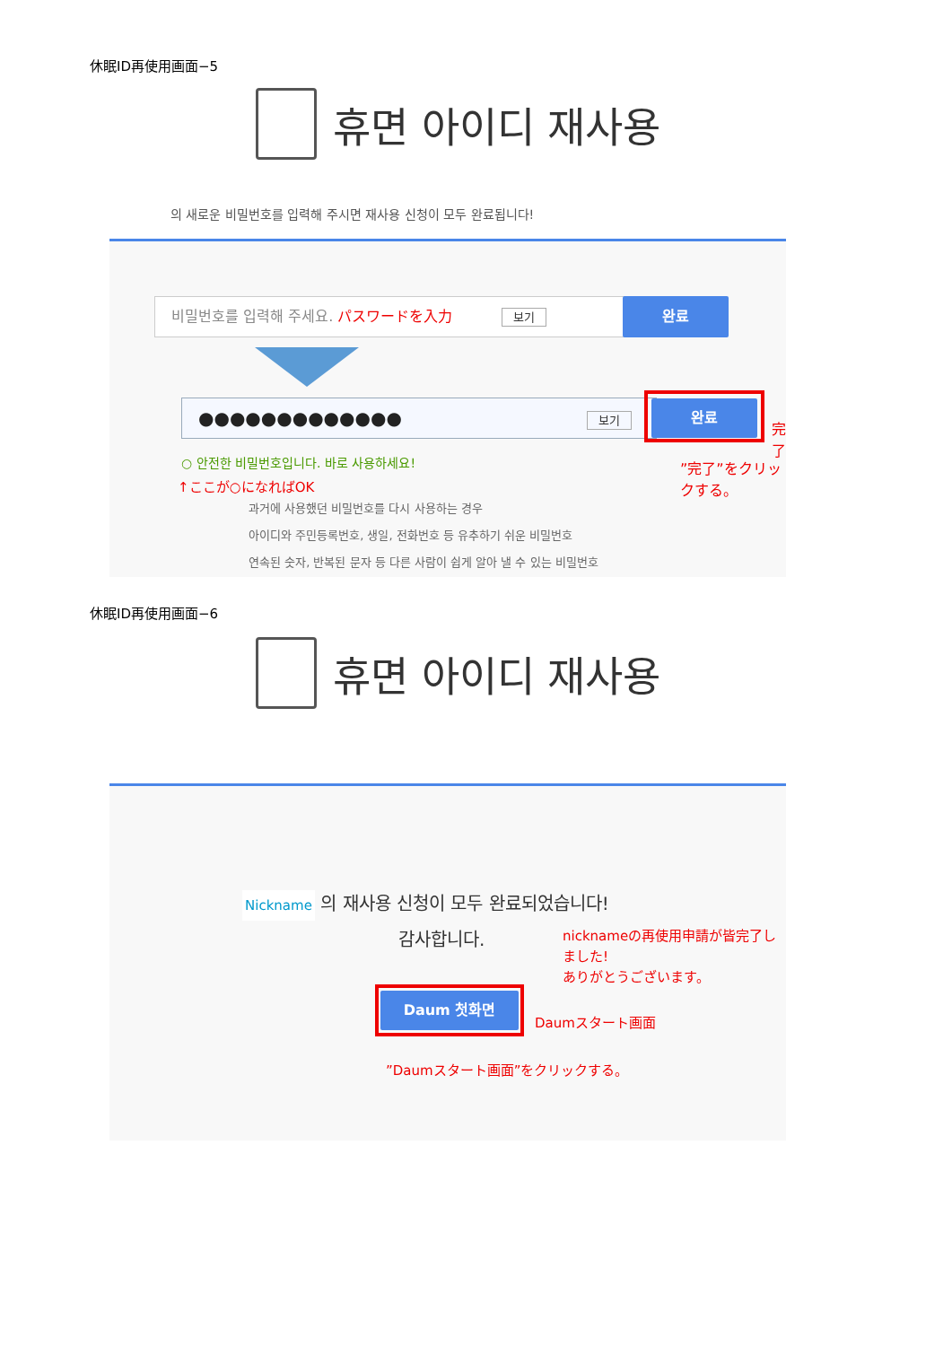休眠ID再使用画面−5
휴면 아이디 재사용
의 새로운 비밀번호를 입력해 주시면 재사용 신청이 모두 완료됩니다!
비밀번호를 입력해 주세요. パスワードを入力 보기 완료
●●●●●●●●●●●●● 보기 완료
完了
”完了”をクリックする。
○ 안전한 비밀번호입니다. 바로 사용하세요!
↑ここが○になればOK
과거에 사용했던 비밀번호를 다시 사용하는 경우
아이디와 주민등록번호, 생일, 전화번호 등 유추하기 쉬운 비밀번호
연속된 숫자, 반복된 문자 등 다른 사람이 쉽게 알아 낼 수 있는 비밀번호
休眠ID再使用画面−6
휴면 아이디 재사용
Nickname 의 재사용 신청이 모두 완료되었습니다!
감사합니다.
nicknameの再使用申請が皆完了しました!
ありがとうございます。
Daum 첫화면
Daumスタート画面
”Daumスタート画面”をクリックする。